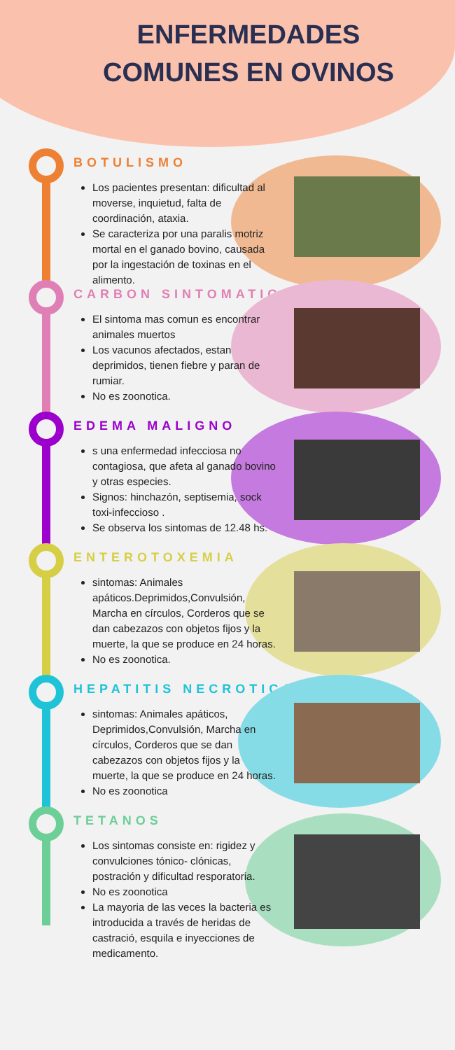ENFERMEDADES COMUNES EN OVINOS
BOTULISMO
Los pacientes presentan: dificultad al moverse, inquietud, falta de coordinación, ataxia.
Se caracteriza por una paralis motriz mortal en el ganado bovino, causada por la ingestación de toxinas en el alimento.
CARBON SINTOMATICO
El sintoma mas comun es encontrar animales muertos
Los vacunos afectados, estan deprimidos, tienen fiebre y paran de rumiar.
No es zoonotica.
EDEMA MALIGNO
s una enfermedad infecciosa no contagiosa, que afeta al ganado bovino y otras especies.
Signos: hinchazón, septisemia, sock toxi-infeccioso .
Se observa los sintomas de 12.48 hs.
ENTEROTOXEMIA
sintomas: Animales apáticos.Deprimidos,Convulsión, Marcha en círculos, Corderos que se dan cabezazos con objetos fijos y la muerte, la que se produce en 24 horas.
No es zoonotica.
HEPATITIS NECROTICA
sintomas: Animales apáticos, Deprimidos,Convulsión, Marcha en círculos, Corderos que se dan cabezazos con objetos fijos y la muerte, la que se produce en 24 horas.
No es zoonotica
TETANOS
Los sintomas consiste en: rigidez y convulciones tónico- clónicas, postración y dificultad resporatoria.
No es zoonotica
La mayoria de las veces la bacteria es introducida a través de heridas de castració, esquila e inyecciones de medicamento.